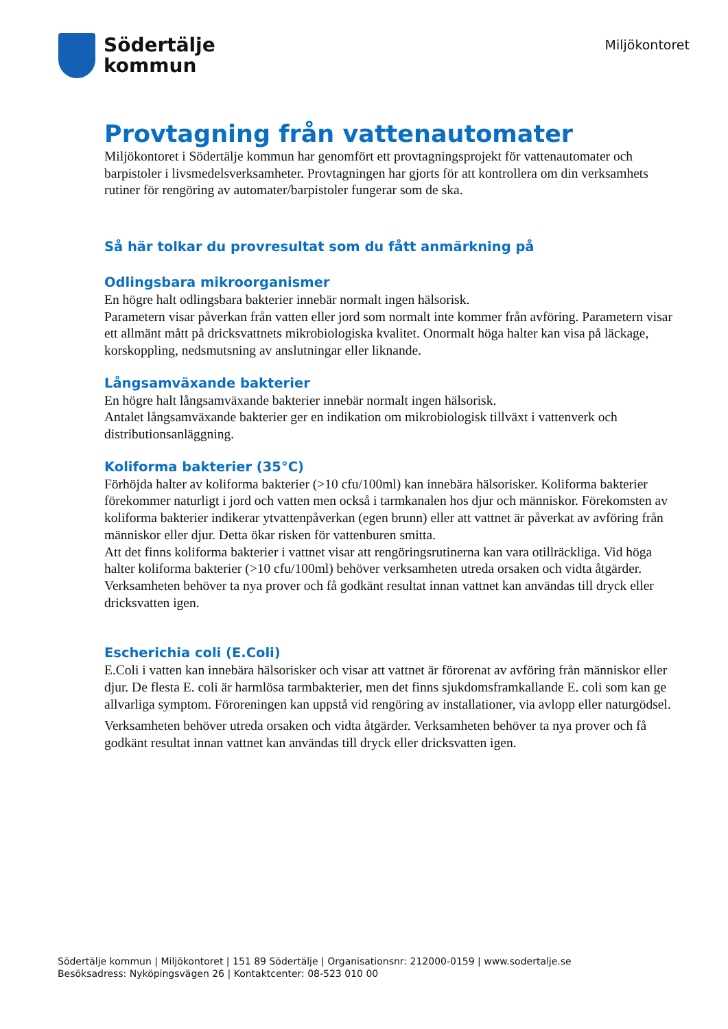Södertälje
kommun
Miljökontoret
Provtagning från vattenautomater
Miljökontoret i Södertälje kommun har genomfört ett provtagningsprojekt för vattenautomater och barpistoler i livsmedelsverksamheter. Provtagningen har gjorts för att kontrollera om din verksamhets rutiner för rengöring av automater/barpistoler fungerar som de ska.
Så här tolkar du provresultat som du fått anmärkning på
Odlingsbara mikroorganismer
En högre halt odlingsbara bakterier innebär normalt ingen hälsorisk.
Parametern visar påverkan från vatten eller jord som normalt inte kommer från avföring. Parametern visar ett allmänt mått på dricksvattnets mikrobiologiska kvalitet. Onormalt höga halter kan visa på läckage, korskoppling, nedsmutsning av anslutningar eller liknande.
Långsamväxande bakterier
En högre halt långsamväxande bakterier innebär normalt ingen hälsorisk.
Antalet långsamväxande bakterier ger en indikation om mikrobiologisk tillväxt i vattenverk och distributionsanläggning.
Koliforma bakterier (35°C)
Förhöjda halter av koliforma bakterier (>10 cfu/100ml) kan innebära hälsorisker. Koliforma bakterier förekommer naturligt i jord och vatten men också i tarmkanalen hos djur och människor. Förekomsten av koliforma bakterier indikerar ytvattenpåverkan (egen brunn) eller att vattnet är påverkat av avföring från människor eller djur. Detta ökar risken för vattenburen smitta.
Att det finns koliforma bakterier i vattnet visar att rengöringsrutinerna kan vara otillräckliga. Vid höga halter koliforma bakterier (>10 cfu/100ml) behöver verksamheten utreda orsaken och vidta åtgärder. Verksamheten behöver ta nya prover och få godkänt resultat innan vattnet kan användas till dryck eller dricksvatten igen.
Escherichia coli (E.Coli)
E.Coli i vatten kan innebära hälsorisker och visar att vattnet är förorenat av avföring från människor eller djur. De flesta E. coli är harmlösa tarmbakterier, men det finns sjukdomsframkallande E. coli som kan ge allvarliga symptom. Föroreningen kan uppstå vid rengöring av installationer, via avlopp eller naturgödsel.
Verksamheten behöver utreda orsaken och vidta åtgärder. Verksamheten behöver ta nya prover och få godkänt resultat innan vattnet kan användas till dryck eller dricksvatten igen.
Södertälje kommun | Miljökontoret | 151 89 Södertälje | Organisationsnr: 212000-0159 | www.sodertalje.se
Besöksadress: Nyköpingsvägen 26 | Kontaktcenter: 08-523 010 00